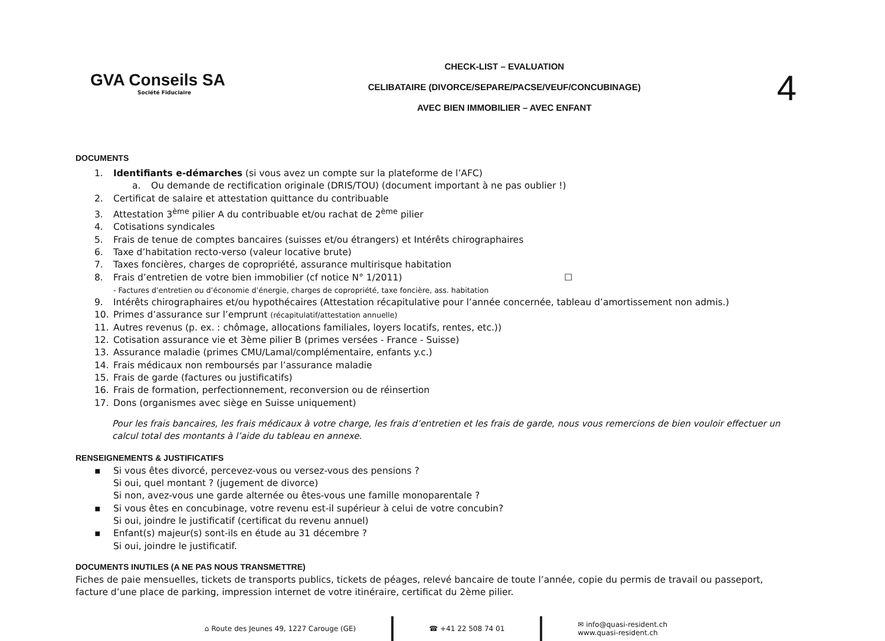GVA Conseils SA
Société Fiduciaire
CHECK-LIST – EVALUATION
CELIBATAIRE (DIVORCE/SEPARE/PACSE/VEUF/CONCUBINAGE)
AVEC BIEN IMMOBILIER – AVEC ENFANT
4
DOCUMENTS
1. Identifiants e-démarches (si vous avez un compte sur la plateforme de l’AFC)
a. Ou demande de rectification originale (DRIS/TOU) (document important à ne pas oublier !)
2. Certificat de salaire et attestation quittance du contribuable
3. Attestation 3<sup>ème</sup> pilier A du contribuable et/ou rachat de 2<sup>ème</sup> pilier
4. Cotisations syndicales
5. Frais de tenue de comptes bancaires (suisses et/ou étrangers) et Intérêts chirographaires
6. Taxe d’habitation recto-verso (valeur locative brute)
7. Taxes foncières, charges de copropriété, assurance multirisque habitation
8. Frais d’entretien de votre bien immobilier (cf notice N° 1/2011) ☐
- Factures d’entretien ou d’économie d’énergie, charges de copropriété, taxe foncière, ass. habitation
9. Intérêts chirographaires et/ou hypothécaires (Attestation récapitulative pour l’année concernée, tableau d’amortissement non admis.)
10. Primes d’assurance sur l’emprunt (récapitulatif/attestation annuelle)
11. Autres revenus (p. ex. : chômage, allocations familiales, loyers locatifs, rentes, etc.))
12. Cotisation assurance vie et 3ème pilier B (primes versées - France - Suisse)
13. Assurance maladie (primes CMU/Lamal/complémentaire, enfants y.c.)
14. Frais médicaux non remboursés par l’assurance maladie
15. Frais de garde (factures ou justificatifs)
16. Frais de formation, perfectionnement, reconversion ou de réinsertion
17. Dons (organismes avec siège en Suisse uniquement)
Pour les frais bancaires, les frais médicaux à votre charge, les frais d’entretien et les frais de garde, nous vous remercions de bien vouloir effectuer un calcul total des montants à l’aide du tableau en annexe.
RENSEIGNEMENTS & JUSTIFICATIFS
▪ Si vous êtes divorcé, percevez-vous ou versez-vous des pensions ?
Si oui, quel montant ? (jugement de divorce)
Si non, avez-vous une garde alternée ou êtes-vous une famille monoparentale ?
▪ Si vous êtes en concubinage, votre revenu est-il supérieur à celui de votre concubin?
Si oui, joindre le justificatif (certificat du revenu annuel)
▪ Enfant(s) majeur(s) sont-ils en étude au 31 décembre ?
Si oui, joindre le justificatif.
DOCUMENTS INUTILES (A NE PAS NOUS TRANSMETTRE)
Fiches de paie mensuelles, tickets de transports publics, tickets de péages, relevé bancaire de toute l’année, copie du permis de travail ou passeport, facture d’une place de parking, impression internet de votre itinéraire, certificat du 2ème pilier.
⌂ Route des Jeunes 49, 1227 Carouge (GE)
☎ +41 22 508 74 01
✉ info@quasi-resident.ch
www.quasi-resident.ch